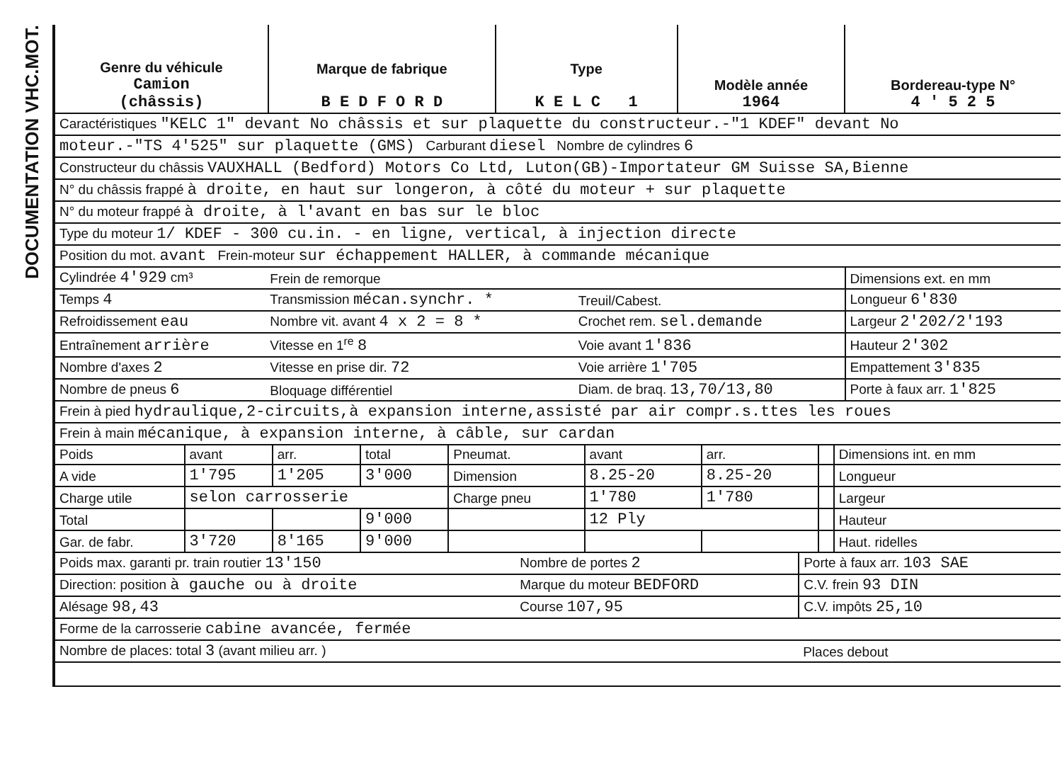DOCUMENTATION VHC.MOT.
| Genre du véhicule Camion (châssis) | Marque de fabrique B E D F O R D | Type K E L C 1 | Modèle année 1964 | Bordereau-type N° 4 ' 5 2 5 |
| --- | --- | --- | --- | --- |
| Caractéristiques "KELC 1" devant No châssis et sur plaquette du constructeur.-"1 KDEF" devant No | | | | | |
| moteur.-"TS 4'525" sur plaquette (GMS) Carburant diesel Nombre de cylindres 6 | | | | | |
| Constructeur du châssis VAUXHALL (Bedford) Motors Co Ltd, Luton(GB)-Importateur GM Suisse SA,Bienne | | | | | |
| N° du châssis frappé à droite, en haut sur longeron, à côté du moteur + sur plaquette | | | | | |
| N° du moteur frappé à droite, à l'avant en bas sur le bloc | | | | | |
| Type du moteur 1/ KDEF - 300 cu.in. - en ligne, vertical, à injection directe | | | | | |
| Position du mot. avant Frein-moteur sur échappement HALLER, à commande mécanique | | | | | |
| Cylindrée 4'929 cm³ | Frein de remorque | | | | Dimensions ext. en mm |
| Temps 4 | Transmission mécan.synchr. * | Treuil/Cabest. | | | Longueur 6'830 |
| Refroidissement eau | Nombre vit. avant 4 x 2 = 8 * | Crochet rem. sel.demande | | | Largeur 2'202/2'193 |
| Entraînement arrière | Vitesse en 1<sup>re</sup> 8 | Voie avant 1'836 | | | Hauteur 2'302 |
| Nombre d'axes 2 | Vitesse en prise dir. 72 | Voie arrière 1'705 | | | Empattement 3'835 |
| Nombre de pneus 6 | Bloquage différentiel | Diam. de braq. 13,70/13,80 | | | Porte à faux arr. 1'825 |
| Frein à pied hydraulique,2-circuits,à expansion interne,assisté par air compr.s.ttes les roues | | | | | |
| Frein à main mécanique, à expansion interne, à câble, sur cardan | | | | | |
| Poids | avant | arr. | total | Pneumat. | avant | arr. | | Dimensions int. en mm |
| A vide | 1'795 | 1'205 | 3'000 | Dimension | 8.25-20 | 8.25-20 | | Longueur |
| Charge utile | selon carrosserie | | | Charge pneu | 1'780 | 1'780 | | Largeur |
| Total | | | 9'000 | | 12 Ply | | | Hauteur |
| Gar. de fabr. | 3'720 | 8'165 | 9'000 | | | | | Haut. ridelles |
| Poids max. garanti pr. train routier 13'150 | Nombre de portes 2 | Porte à faux arr. 103 SAE |
| Direction: position à gauche ou à droite | Marque du moteur BEDFORD | C.V. frein 93 DIN |
| Alésage 98,43 | Course 107,95 | C.V. impôts 25,10 |
| Forme de la carrosserie cabine avancée, fermée | | |
| Nombre de places: total 3 (avant milieu arr. ) | | Places debout |